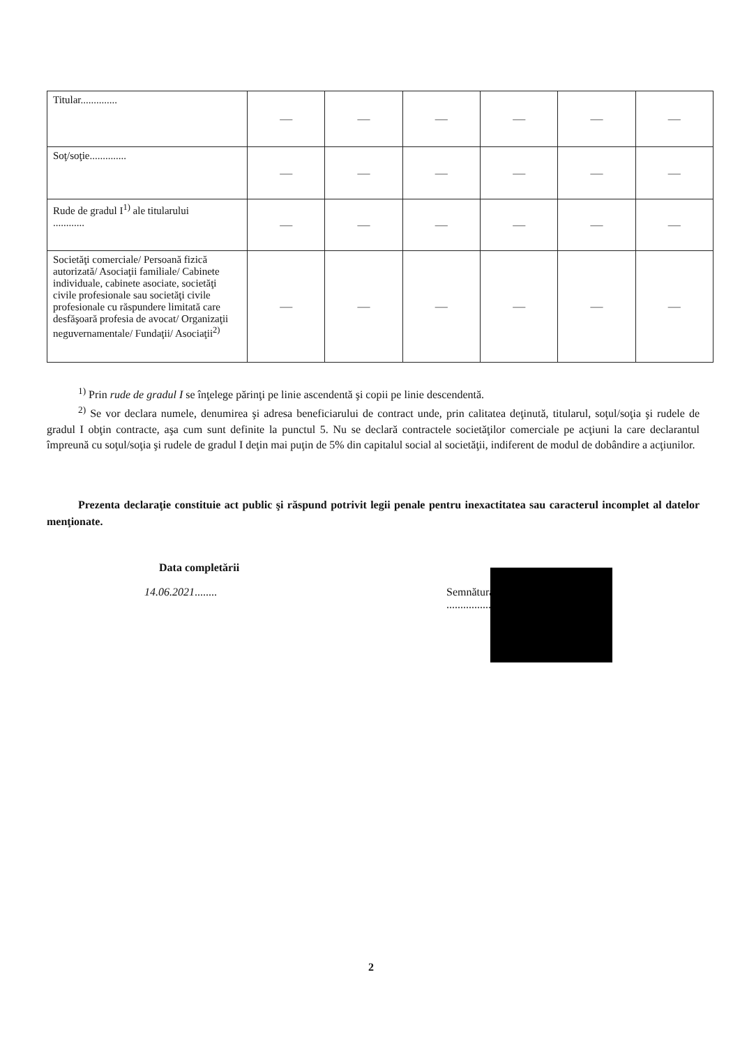| Titular.............. | — | — | — | — | — | — |
| Soţ/soţie.............. | — | — | — | — | — | — |
| Rude de gradul I<sup>1)</sup> ale titularului ............ | — | — | — | — | — | — |
| Societăţi comerciale/ Persoană fizică autorizată/ Asociaţii familiale/ Cabinete individuale, cabinete asociate, societăţi civile profesionale sau societăţi civile profesionale cu răspundere limitată care desfăşoară profesia de avocat/ Organizaţii neguvernamentale/ Fundaţii/ Asociaţii<sup>2)</sup> | — | — | — | — | — | — |
<sup>1)</sup> Prin rude de gradul I se înţelege părinţi pe linie ascendentă şi copii pe linie descendentă.
<sup>2)</sup> Se vor declara numele, denumirea şi adresa beneficiarului de contract unde, prin calitatea deţinută, titularul, soţul/soţia şi rudele de gradul I obţin contracte, aşa cum sunt definite la punctul 5. Nu se declară contractele societăţilor comerciale pe acţiuni la care declarantul împreună cu soţul/soţia şi rudele de gradul I deţin mai puţin de 5% din capitalul social al societăţii, indiferent de modul de dobândire a acţiunilor.
Prezenta declaraţie constituie act public şi răspund potrivit legii penale pentru inexactitatea sau caracterul incomplet al datelor menţionate.
Data completării
14.06.2021........
Semnătura
.................................................
2